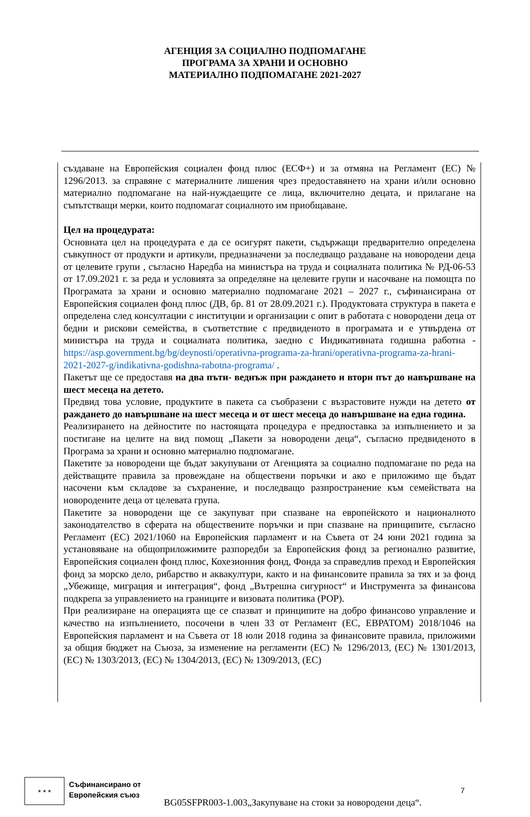АГЕНЦИЯ ЗА СОЦИАЛНО ПОДПОМАГАНЕ
ПРОГРАМА ЗА ХРАНИ И ОСНОВНО
МАТЕРИАЛНО ПОДПОМАГАНЕ 2021-2027
създаване на Европейския социален фонд плюс (ЕСФ+) и за отмяна на Регламент (ЕС) № 1296/2013. за справяне с материалните лишения чрез предоставянето на храни и/или основно материално подпомагане на най-нуждаещите се лица, включително децата, и прилагане на съпътстващи мерки, които подпомагат социалното им приобщаване.
Цел на процедурата:
Основната цел на процедурата е да се осигурят пакети, съдържащи предварително определена съвкупност от продукти и артикули, предназначени за последващо раздаване на новородени деца от целевите групи , съгласно Наредба на министъра на труда и социалната политика № РД-06-53 от 17.09.2021 г. за реда и условията за определяне на целевите групи и насочване на помощта по Програмата за храни и основно материално подпомагане 2021 – 2027 г., съфинансирана от Европейския социален фонд плюс (ДВ, бр. 81 от 28.09.2021 г.). Продуктовата структура в пакета е определена след консултации с институции и организации с опит в работата с новородени деца от бедни и рискови семейства, в съответствие с предвиденото в програмата и е утвърдена от министъра на труда и социалната политика, заедно с Индикативната годишна работна - https://asp.government.bg/bg/deynosti/operativna-programa-za-hrani/operativna-programa-za-hrani-2021-2027-g/indikativna-godishna-rabotna-programa/ .
Пакетът ще се предоставя на два пъти- веднъж при раждането и втори път до навършване на шест месеца на детето.
Предвид това условие, продуктите в пакета са съобразени с възрастовите нужди на детето от раждането до навършване на шест месеца и от шест месеца до навършване на една година.
Реализирането на дейностите по настоящата процедура е предпоставка за изпълнението и за постигане на целите на вид помощ „Пакети за новородени деца“, съгласно предвиденото в Програма за храни и основно материално подпомагане.
Пакетите за новородени ще бъдат закупувани от Агенцията за социално подпомагане по реда на действащите правила за провеждане на обществени поръчки и ако е приложимо ще бъдат насочени към складове за съхранение, и последващо разпространение към семействата на новородените деца от целевата група.
Пакетите за новородени ще се закупуват при спазване на европейското и националното законодателство в сферата на обществените поръчки и при спазване на принципите, съгласно Регламент (ЕС) 2021/1060 на Европейския парламент и на Съвета от 24 юни 2021 година за установяване на общоприложимите разпоредби за Европейския фонд за регионално развитие, Европейския социален фонд плюс, Кохезионния фонд, Фонда за справедлив преход и Европейския фонд за морско дело, рибарство и аквакултури, както и на финансовите правила за тях и за фонд „Убежище, миграция и интеграция“, фонд „Вътрешна сигурност“ и Инструмента за финансова подкрепа за управлението на границите и визовата политика (РОР).
При реализиране на операцията ще се спазват и принципите на добро финансово управление и качество на изпълнението, посочени в член 33 от Регламент (ЕС, ЕВРАТОМ) 2018/1046 на Европейския парламент и на Съвета от 18 юли 2018 година за финансовите правила, приложими за общия бюджет на Съюза, за изменение на регламенти (ЕС) № 1296/2013, (ЕС) № 1301/2013, (ЕС) № 1303/2013, (ЕС) № 1304/2013, (ЕС) № 1309/2013, (ЕС)
★ ★ ★
Съфинансирано от
Европейския съюз
7
BG05SFPR003-1.003„Закупуване на стоки за новородени деца“.